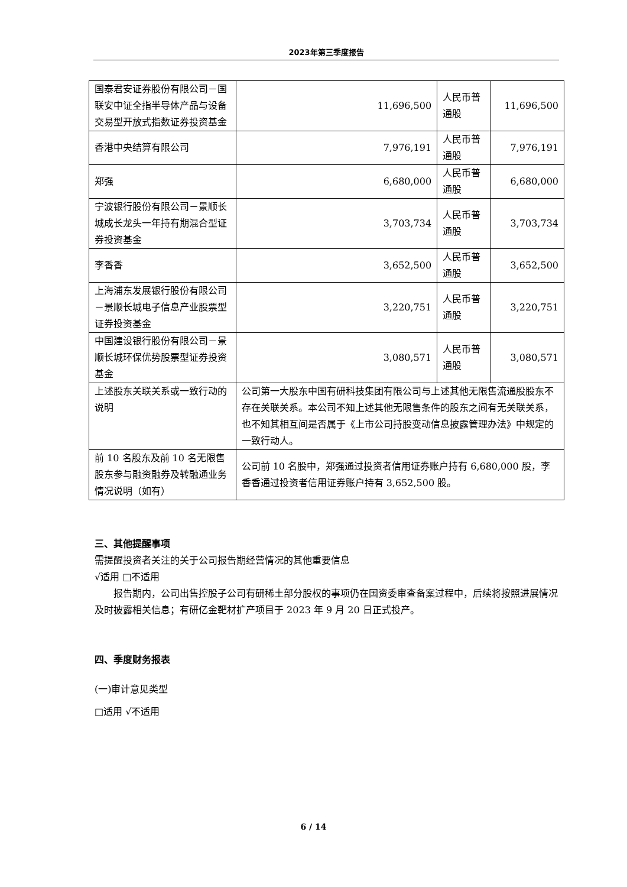2023年第三季度报告
| 国泰君安证券股份有限公司－国联安中证全指半导体产品与设备交易型开放式指数证券投资基金 | 11,696,500 | 人民币普通股 | 11,696,500 |
| 香港中央结算有限公司 | 7,976,191 | 人民币普通股 | 7,976,191 |
| 郑强 | 6,680,000 | 人民币普通股 | 6,680,000 |
| 宁波银行股份有限公司－景顺长城成长龙头一年持有期混合型证券投资基金 | 3,703,734 | 人民币普通股 | 3,703,734 |
| 李香香 | 3,652,500 | 人民币普通股 | 3,652,500 |
| 上海浦东发展银行股份有限公司－景顺长城电子信息产业股票型证券投资基金 | 3,220,751 | 人民币普通股 | 3,220,751 |
| 中国建设银行股份有限公司－景顺长城环保优势股票型证券投资基金 | 3,080,571 | 人民币普通股 | 3,080,571 |
| 上述股东关联关系或一致行动的说明 | 公司第一大股东中国有研科技集团有限公司与上述其他无限售流通股股东不存在关联关系。本公司不知上述其他无限售条件的股东之间有无关联关系，也不知其相互间是否属于《上市公司持股变动信息披露管理办法》中规定的一致行动人。 | | |
| 前 10 名股东及前 10 名无限售股东参与融资融券及转融通业务情况说明（如有） | 公司前 10 名股中，郑强通过投资者信用证券账户持有 6,680,000 股，李香香通过投资者信用证券账户持有 3,652,500 股。 | | |
三、其他提醒事项
需提醒投资者关注的关于公司报告期经营情况的其他重要信息
√适用 □不适用
报告期内，公司出售控股子公司有研稀土部分股权的事项仍在国资委审查备案过程中，后续将按照进展情况及时披露相关信息；有研亿金靶材扩产项目于 2023 年 9 月 20 日正式投产。
四、季度财务报表
(一)审计意见类型
□适用 √不适用
6 / 14